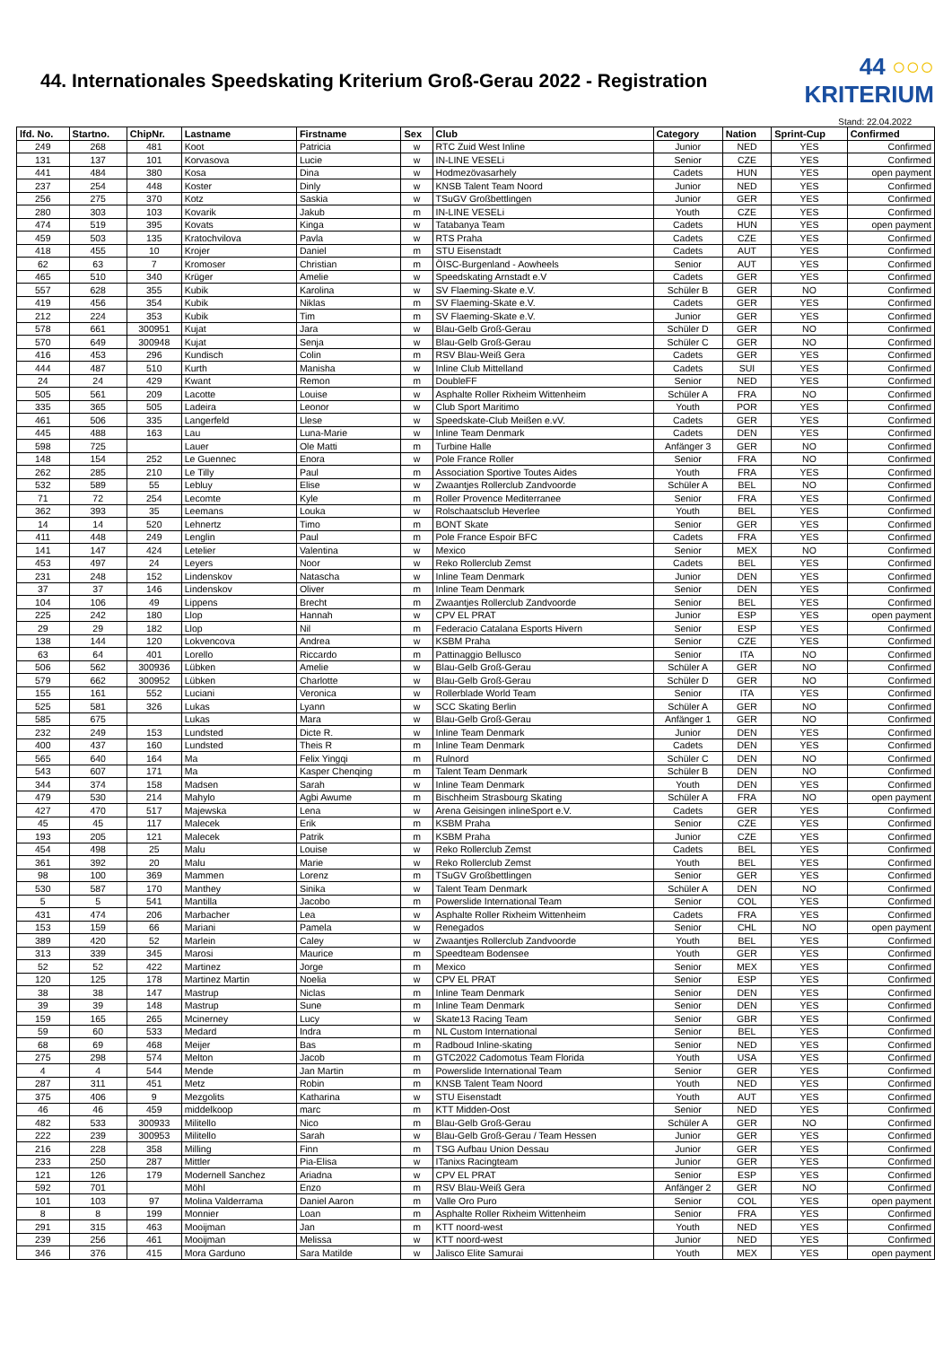44. Internationales Speedskating Kriterium Groß-Gerau 2022 - Registration
44 ○○○
KRITERIUM
Stand: 22.04.2022
| lfd. No. | Startno. | ChipNr. | Lastname | Firstname | Sex | Club | Category | Nation | Sprint-Cup | Confirmed |
| --- | --- | --- | --- | --- | --- | --- | --- | --- | --- | --- |
| 249 | 268 | 481 | Koot | Patricia | w | RTC Zuid West Inline | Junior | NED | YES | Confirmed |
| 131 | 137 | 101 | Korvasova | Lucie | w | IN-LINE VESELi | Senior | CZE | YES | Confirmed |
| 441 | 484 | 380 | Kosa | Dina | w | Hodmezövasarhely | Cadets | HUN | YES | open payment |
| 237 | 254 | 448 | Koster | Dinly | w | KNSB Talent Team Noord | Junior | NED | YES | Confirmed |
| 256 | 275 | 370 | Kotz | Saskia | w | TSuGV Großbettlingen | Junior | GER | YES | Confirmed |
| 280 | 303 | 103 | Kovarik | Jakub | m | IN-LINE VESELi | Youth | CZE | YES | Confirmed |
| 474 | 519 | 395 | Kovats | Kinga | w | Tatabanya Team | Cadets | HUN | YES | open payment |
| 459 | 503 | 135 | Kratochvilova | Pavla | w | RTS Praha | Cadets | CZE | YES | Confirmed |
| 418 | 455 | 10 | Krojer | Daniel | m | STU Eisenstadt | Cadets | AUT | YES | Confirmed |
| 62 | 63 | 7 | Kromoser | Christian | m | ÖISC-Burgenland - Aowheels | Senior | AUT | YES | Confirmed |
| 465 | 510 | 340 | Krüger | Amelie | w | Speedskating Arnstadt e.V | Cadets | GER | YES | Confirmed |
| 557 | 628 | 355 | Kubik | Karolina | w | SV Flaeming-Skate e.V. | Schüler B | GER | NO | Confirmed |
| 419 | 456 | 354 | Kubik | Niklas | m | SV Flaeming-Skate e.V. | Cadets | GER | YES | Confirmed |
| 212 | 224 | 353 | Kubik | Tim | m | SV Flaeming-Skate e.V. | Junior | GER | YES | Confirmed |
| 578 | 661 | 300951 | Kujat | Jara | w | Blau-Gelb Groß-Gerau | Schüler D | GER | NO | Confirmed |
| 570 | 649 | 300948 | Kujat | Senja | w | Blau-Gelb Groß-Gerau | Schüler C | GER | NO | Confirmed |
| 416 | 453 | 296 | Kundisch | Colin | m | RSV Blau-Weiß Gera | Cadets | GER | YES | Confirmed |
| 444 | 487 | 510 | Kurth | Manisha | w | Inline Club Mittelland | Cadets | SUI | YES | Confirmed |
| 24 | 24 | 429 | Kwant | Remon | m | DoubleFF | Senior | NED | YES | Confirmed |
| 505 | 561 | 209 | Lacotte | Louise | w | Asphalte Roller Rixheim Wittenheim | Schüler A | FRA | NO | Confirmed |
| 335 | 365 | 505 | Ladeira | Leonor | w | Club Sport Maritimo | Youth | POR | YES | Confirmed |
| 461 | 506 | 335 | Langerfeld | Llese | w | Speedskate-Club Meißen e.vV. | Cadets | GER | YES | Confirmed |
| 445 | 488 | 163 | Lau | Luna-Marie | w | Inline Team Denmark | Cadets | DEN | YES | Confirmed |
| 598 | 725 | | Lauer | Ole Matti | m | Turbine Halle | Anfänger 3 | GER | NO | Confirmed |
| 148 | 154 | 252 | Le Guennec | Enora | w | Pole France Roller | Senior | FRA | NO | Confirmed |
| 262 | 285 | 210 | Le Tilly | Paul | m | Association Sportive Toutes Aides | Youth | FRA | YES | Confirmed |
| 532 | 589 | 55 | Lebluy | Elise | w | Zwaantjes Rollerclub Zandvoorde | Schüler A | BEL | NO | Confirmed |
| 71 | 72 | 254 | Lecomte | Kyle | m | Roller Provence Mediterranee | Senior | FRA | YES | Confirmed |
| 362 | 393 | 35 | Leemans | Louka | w | Rolschaatsclub Heverlee | Youth | BEL | YES | Confirmed |
| 14 | 14 | 520 | Lehnertz | Timo | m | BONT Skate | Senior | GER | YES | Confirmed |
| 411 | 448 | 249 | Lenglin | Paul | m | Pole France Espoir BFC | Cadets | FRA | YES | Confirmed |
| 141 | 147 | 424 | Letelier | Valentina | w | Mexico | Senior | MEX | NO | Confirmed |
| 453 | 497 | 24 | Leyers | Noor | w | Reko Rollerclub Zemst | Cadets | BEL | YES | Confirmed |
| 231 | 248 | 152 | Lindenskov | Natascha | w | Inline Team Denmark | Junior | DEN | YES | Confirmed |
| 37 | 37 | 146 | Lindenskov | Oliver | m | Inline Team Denmark | Senior | DEN | YES | Confirmed |
| 104 | 106 | 49 | Lippens | Brecht | m | Zwaantjes Rollerclub Zandvoorde | Senior | BEL | YES | Confirmed |
| 225 | 242 | 180 | Llop | Hannah | w | CPV EL PRAT | Junior | ESP | YES | open payment |
| 29 | 29 | 182 | Llop | Nil | m | Federacio Catalana Esports Hivern | Senior | ESP | YES | Confirmed |
| 138 | 144 | 120 | Lokvencova | Andrea | w | KSBM Praha | Senior | CZE | YES | Confirmed |
| 63 | 64 | 401 | Lorello | Riccardo | m | Pattinaggio Bellusco | Senior | ITA | NO | Confirmed |
| 506 | 562 | 300936 | Lübken | Amelie | w | Blau-Gelb Groß-Gerau | Schüler A | GER | NO | Confirmed |
| 579 | 662 | 300952 | Lübken | Charlotte | w | Blau-Gelb Groß-Gerau | Schüler D | GER | NO | Confirmed |
| 155 | 161 | 552 | Luciani | Veronica | w | Rollerblade World Team | Senior | ITA | YES | Confirmed |
| 525 | 581 | 326 | Lukas | Lyann | w | SCC Skating Berlin | Schüler A | GER | NO | Confirmed |
| 585 | 675 | | Lukas | Mara | w | Blau-Gelb Groß-Gerau | Anfänger 1 | GER | NO | Confirmed |
| 232 | 249 | 153 | Lundsted | Dicte R. | w | Inline Team Denmark | Junior | DEN | YES | Confirmed |
| 400 | 437 | 160 | Lundsted | Theis R | m | Inline Team Denmark | Cadets | DEN | YES | Confirmed |
| 565 | 640 | 164 | Ma | Felix Yingqi | m | Rulnord | Schüler C | DEN | NO | Confirmed |
| 543 | 607 | 171 | Ma | Kasper Chenqing | m | Talent Team Denmark | Schüler B | DEN | NO | Confirmed |
| 344 | 374 | 158 | Madsen | Sarah | w | Inline Team Denmark | Youth | DEN | YES | Confirmed |
| 479 | 530 | 214 | Mahylo | Agbi Awume | m | Bischheim Strasbourg Skating | Schüler A | FRA | NO | open payment |
| 427 | 470 | 517 | Majewska | Lena | w | Arena Geisingen inlineSport e.V. | Cadets | GER | YES | Confirmed |
| 45 | 45 | 117 | Malecek | Erik | m | KSBM Praha | Senior | CZE | YES | Confirmed |
| 193 | 205 | 121 | Malecek | Patrik | m | KSBM Praha | Junior | CZE | YES | Confirmed |
| 454 | 498 | 25 | Malu | Louise | w | Reko Rollerclub Zemst | Cadets | BEL | YES | Confirmed |
| 361 | 392 | 20 | Malu | Marie | w | Reko Rollerclub Zemst | Youth | BEL | YES | Confirmed |
| 98 | 100 | 369 | Mammen | Lorenz | m | TSuGV Großbettlingen | Senior | GER | YES | Confirmed |
| 530 | 587 | 170 | Manthey | Sinika | w | Talent Team Denmark | Schüler A | DEN | NO | Confirmed |
| 5 | 5 | 541 | Mantilla | Jacobo | m | Powerslide International Team | Senior | COL | YES | Confirmed |
| 431 | 474 | 206 | Marbacher | Lea | w | Asphalte Roller Rixheim Wittenheim | Cadets | FRA | YES | Confirmed |
| 153 | 159 | 66 | Mariani | Pamela | w | Renegados | Senior | CHL | NO | open payment |
| 389 | 420 | 52 | Marlein | Caley | w | Zwaantjes Rollerclub Zandvoorde | Youth | BEL | YES | Confirmed |
| 313 | 339 | 345 | Marosi | Maurice | m | Speedteam Bodensee | Youth | GER | YES | Confirmed |
| 52 | 52 | 422 | Martinez | Jorge | m | Mexico | Senior | MEX | YES | Confirmed |
| 120 | 125 | 178 | Martinez Martin | Noelia | w | CPV EL PRAT | Senior | ESP | YES | Confirmed |
| 38 | 38 | 147 | Mastrup | Niclas | m | Inline Team Denmark | Senior | DEN | YES | Confirmed |
| 39 | 39 | 148 | Mastrup | Sune | m | Inline Team Denmark | Senior | DEN | YES | Confirmed |
| 159 | 165 | 265 | Mcinerney | Lucy | w | Skate13 Racing Team | Senior | GBR | YES | Confirmed |
| 59 | 60 | 533 | Medard | Indra | m | NL Custom International | Senior | BEL | YES | Confirmed |
| 68 | 69 | 468 | Meijer | Bas | m | Radboud Inline-skating | Senior | NED | YES | Confirmed |
| 275 | 298 | 574 | Melton | Jacob | m | GTC2022 Cadomotus Team Florida | Youth | USA | YES | Confirmed |
| 4 | 4 | 544 | Mende | Jan Martin | m | Powerslide International Team | Senior | GER | YES | Confirmed |
| 287 | 311 | 451 | Metz | Robin | m | KNSB Talent Team Noord | Youth | NED | YES | Confirmed |
| 375 | 406 | 9 | Mezgolits | Katharina | w | STU Eisenstadt | Youth | AUT | YES | Confirmed |
| 46 | 46 | 459 | middelkoop | marc | m | KTT Midden-Oost | Senior | NED | YES | Confirmed |
| 482 | 533 | 300933 | Militello | Nico | m | Blau-Gelb Groß-Gerau | Schüler A | GER | NO | Confirmed |
| 222 | 239 | 300953 | Militello | Sarah | w | Blau-Gelb Groß-Gerau / Team Hessen | Junior | GER | YES | Confirmed |
| 216 | 228 | 358 | Milling | Finn | m | TSG Aufbau Union Dessau | Junior | GER | YES | Confirmed |
| 233 | 250 | 287 | Mittler | Pia-Elisa | w | ITanixs Racingteam | Junior | GER | YES | Confirmed |
| 121 | 126 | 179 | Modernell Sanchez | Ariadna | w | CPV EL PRAT | Senior | ESP | YES | Confirmed |
| 592 | 701 | | Möhl | Enzo | m | RSV Blau-Weiß Gera | Anfänger 2 | GER | NO | Confirmed |
| 101 | 103 | 97 | Molina Valderrama | Daniel Aaron | m | Valle Oro Puro | Senior | COL | YES | open payment |
| 8 | 8 | 199 | Monnier | Loan | m | Asphalte Roller Rixheim Wittenheim | Senior | FRA | YES | Confirmed |
| 291 | 315 | 463 | Mooijman | Jan | m | KTT noord-west | Youth | NED | YES | Confirmed |
| 239 | 256 | 461 | Mooijman | Melissa | w | KTT noord-west | Junior | NED | YES | Confirmed |
| 346 | 376 | 415 | Mora Garduno | Sara Matilde | w | Jalisco Elite Samurai | Youth | MEX | YES | open payment |